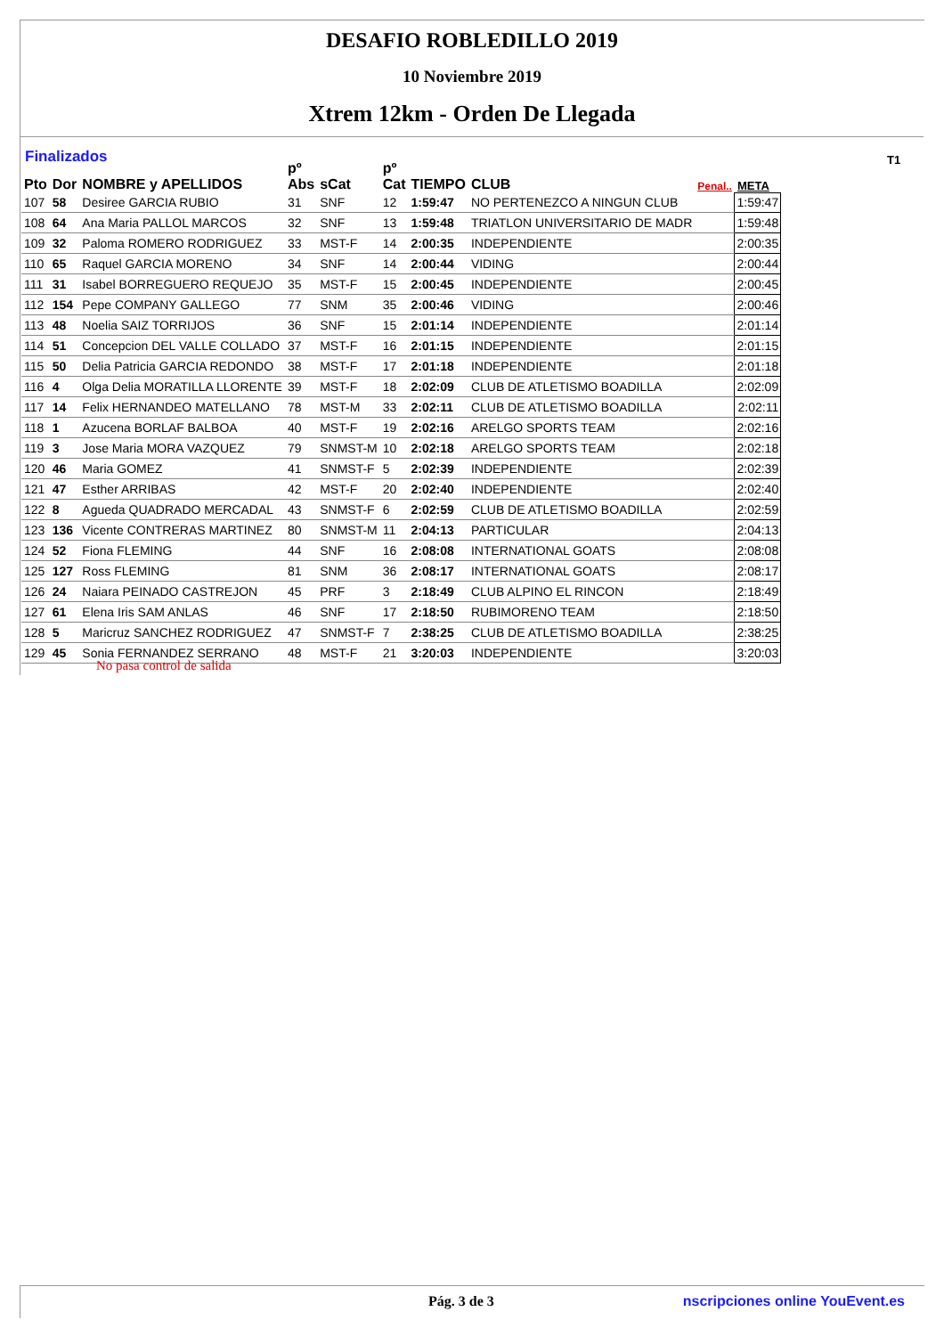DESAFIO ROBLEDILLO 2019
10 Noviembre 2019
Xtrem 12km - Orden De Llegada
Finalizados T1
| Pto | Dor | NOMBRE y APELLIDOS | pº Abs | sCat | pº Cat | TIEMPO | CLUB | Penal.. | META |
| --- | --- | --- | --- | --- | --- | --- | --- | --- | --- |
| 107 | 58 | Desiree GARCIA RUBIO | 31 | SNF | 12 | 1:59:47 | NO PERTENEZCO A NINGUN CLUB | | 1:59:47 |
| 108 | 64 | Ana Maria PALLOL MARCOS | 32 | SNF | 13 | 1:59:48 | TRIATLON UNIVERSITARIO DE MADR | | 1:59:48 |
| 109 | 32 | Paloma ROMERO RODRIGUEZ | 33 | MST-F | 14 | 2:00:35 | INDEPENDIENTE | | 2:00:35 |
| 110 | 65 | Raquel GARCIA MORENO | 34 | SNF | 14 | 2:00:44 | VIDING | | 2:00:44 |
| 111 | 31 | Isabel BORREGUERO REQUEJO | 35 | MST-F | 15 | 2:00:45 | INDEPENDIENTE | | 2:00:45 |
| 112 | 154 | Pepe COMPANY GALLEGO | 77 | SNM | 35 | 2:00:46 | VIDING | | 2:00:46 |
| 113 | 48 | Noelia SAIZ TORRIJOS | 36 | SNF | 15 | 2:01:14 | INDEPENDIENTE | | 2:01:14 |
| 114 | 51 | Concepcion DEL VALLE COLLADO | 37 | MST-F | 16 | 2:01:15 | INDEPENDIENTE | | 2:01:15 |
| 115 | 50 | Delia Patricia GARCIA REDONDO | 38 | MST-F | 17 | 2:01:18 | INDEPENDIENTE | | 2:01:18 |
| 116 | 4 | Olga Delia MORATILLA LLORENTE | 39 | MST-F | 18 | 2:02:09 | CLUB DE ATLETISMO BOADILLA | | 2:02:09 |
| 117 | 14 | Felix HERNANDEO MATELLANO | 78 | MST-M | 33 | 2:02:11 | CLUB DE ATLETISMO BOADILLA | | 2:02:11 |
| 118 | 1 | Azucena BORLAF BALBOA | 40 | MST-F | 19 | 2:02:16 | ARELGO SPORTS TEAM | | 2:02:16 |
| 119 | 3 | Jose Maria MORA VAZQUEZ | 79 | SNMST-M | 10 | 2:02:18 | ARELGO SPORTS TEAM | | 2:02:18 |
| 120 | 46 | Maria GOMEZ | 41 | SNMST-F | 5 | 2:02:39 | INDEPENDIENTE | | 2:02:39 |
| 121 | 47 | Esther ARRIBAS | 42 | MST-F | 20 | 2:02:40 | INDEPENDIENTE | | 2:02:40 |
| 122 | 8 | Agueda QUADRADO MERCADAL | 43 | SNMST-F | 6 | 2:02:59 | CLUB DE ATLETISMO BOADILLA | | 2:02:59 |
| 123 | 136 | Vicente CONTRERAS MARTINEZ | 80 | SNMST-M | 11 | 2:04:13 | PARTICULAR | | 2:04:13 |
| 124 | 52 | Fiona FLEMING | 44 | SNF | 16 | 2:08:08 | INTERNATIONAL GOATS | | 2:08:08 |
| 125 | 127 | Ross FLEMING | 81 | SNM | 36 | 2:08:17 | INTERNATIONAL GOATS | | 2:08:17 |
| 126 | 24 | Naiara PEINADO CASTREJON | 45 | PRF | 3 | 2:18:49 | CLUB ALPINO EL RINCON | | 2:18:49 |
| 127 | 61 | Elena Iris SAM ANLAS | 46 | SNF | 17 | 2:18:50 | RUBIMORENO TEAM | | 2:18:50 |
| 128 | 5 | Maricruz SANCHEZ RODRIGUEZ | 47 | SNMST-F | 7 | 2:38:25 | CLUB DE ATLETISMO BOADILLA | | 2:38:25 |
| 129 | 45 | Sonia FERNANDEZ SERRANO | 48 | MST-F | 21 | 3:20:03 | INDEPENDIENTE | | 3:20:03 |
No pasa control de salida
Pág. 3 de 3 nscripciones online YouEvent.es